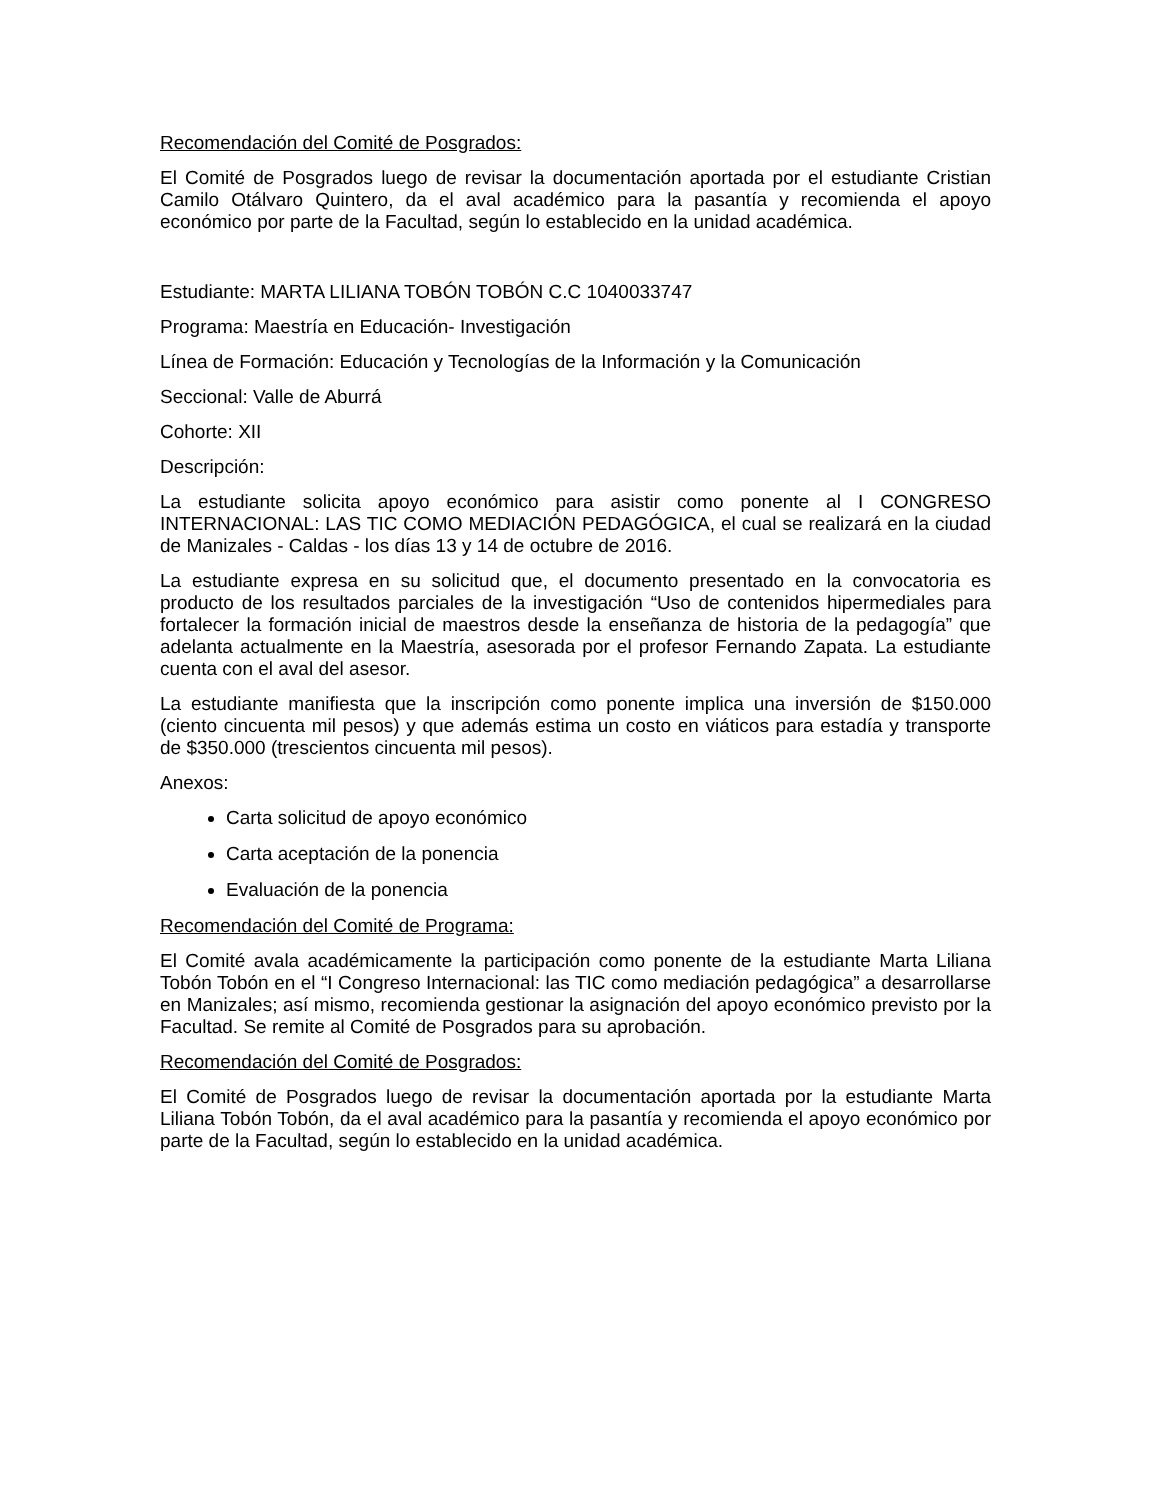Recomendación del Comité de Posgrados:
El Comité de Posgrados luego de revisar la documentación aportada por el estudiante Cristian Camilo Otálvaro Quintero, da el aval académico para la pasantía y recomienda el apoyo económico por parte de la Facultad, según lo establecido en la unidad académica.
Estudiante: MARTA LILIANA TOBÓN TOBÓN C.C 1040033747
Programa: Maestría en Educación- Investigación
Línea de Formación: Educación y Tecnologías de la Información y la Comunicación
Seccional: Valle de Aburrá
Cohorte: XII
Descripción:
La estudiante solicita apoyo económico para asistir como ponente al I CONGRESO INTERNACIONAL: LAS TIC COMO MEDIACIÓN PEDAGÓGICA, el cual se realizará en la ciudad de Manizales - Caldas - los días 13 y 14 de octubre de 2016.
La estudiante expresa en su solicitud que, el documento presentado en la convocatoria es producto de los resultados parciales de la investigación “Uso de contenidos hipermediales para fortalecer la formación inicial de maestros desde la enseñanza de historia de la pedagogía” que adelanta actualmente en la Maestría, asesorada por el profesor Fernando Zapata. La estudiante cuenta con el aval del asesor.
La estudiante manifiesta que la inscripción como ponente implica una inversión de $150.000 (ciento cincuenta mil pesos) y que además estima un costo en viáticos para estadía y transporte de $350.000 (trescientos cincuenta mil pesos).
Anexos:
Carta solicitud de apoyo económico
Carta aceptación de la ponencia
Evaluación de la ponencia
Recomendación del Comité de Programa:
El Comité avala académicamente la participación como ponente de la estudiante Marta Liliana Tobón Tobón en el “I Congreso Internacional: las TIC como mediación pedagógica” a desarrollarse en Manizales; así mismo, recomienda gestionar la asignación del apoyo económico previsto por la Facultad. Se remite al Comité de Posgrados para su aprobación.
Recomendación del Comité de Posgrados:
El Comité de Posgrados luego de revisar la documentación aportada por la estudiante Marta Liliana Tobón Tobón, da el aval académico para la pasantía y recomienda el apoyo económico por parte de la Facultad, según lo establecido en la unidad académica.